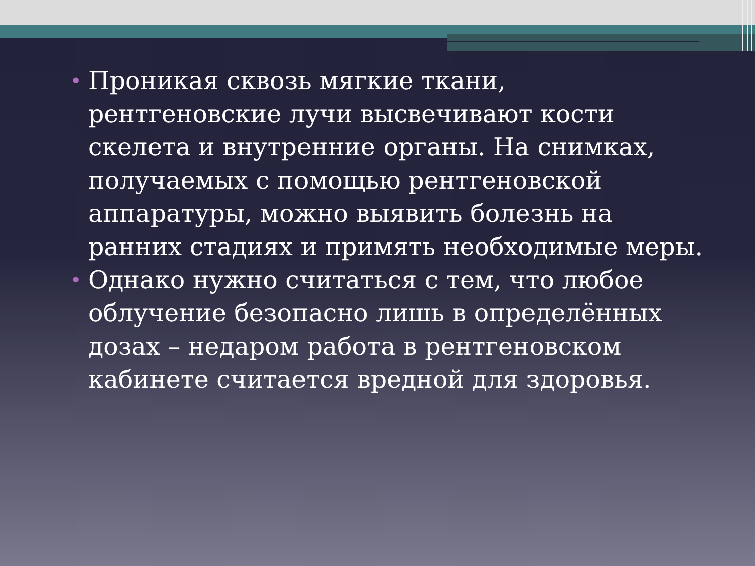• Проникая сквозь мягкие ткани, рентгеновские лучи высвечивают кости скелета и внутренние органы. На снимках, получаемых с помощью рентгеновской аппаратуры, можно выявить болезнь на ранних стадиях и примять необходимые меры.
• Однако нужно считаться с тем, что любое облучение безопасно лишь в определённых дозах – недаром работа в рентгеновском кабинете считается вредной для здоровья.